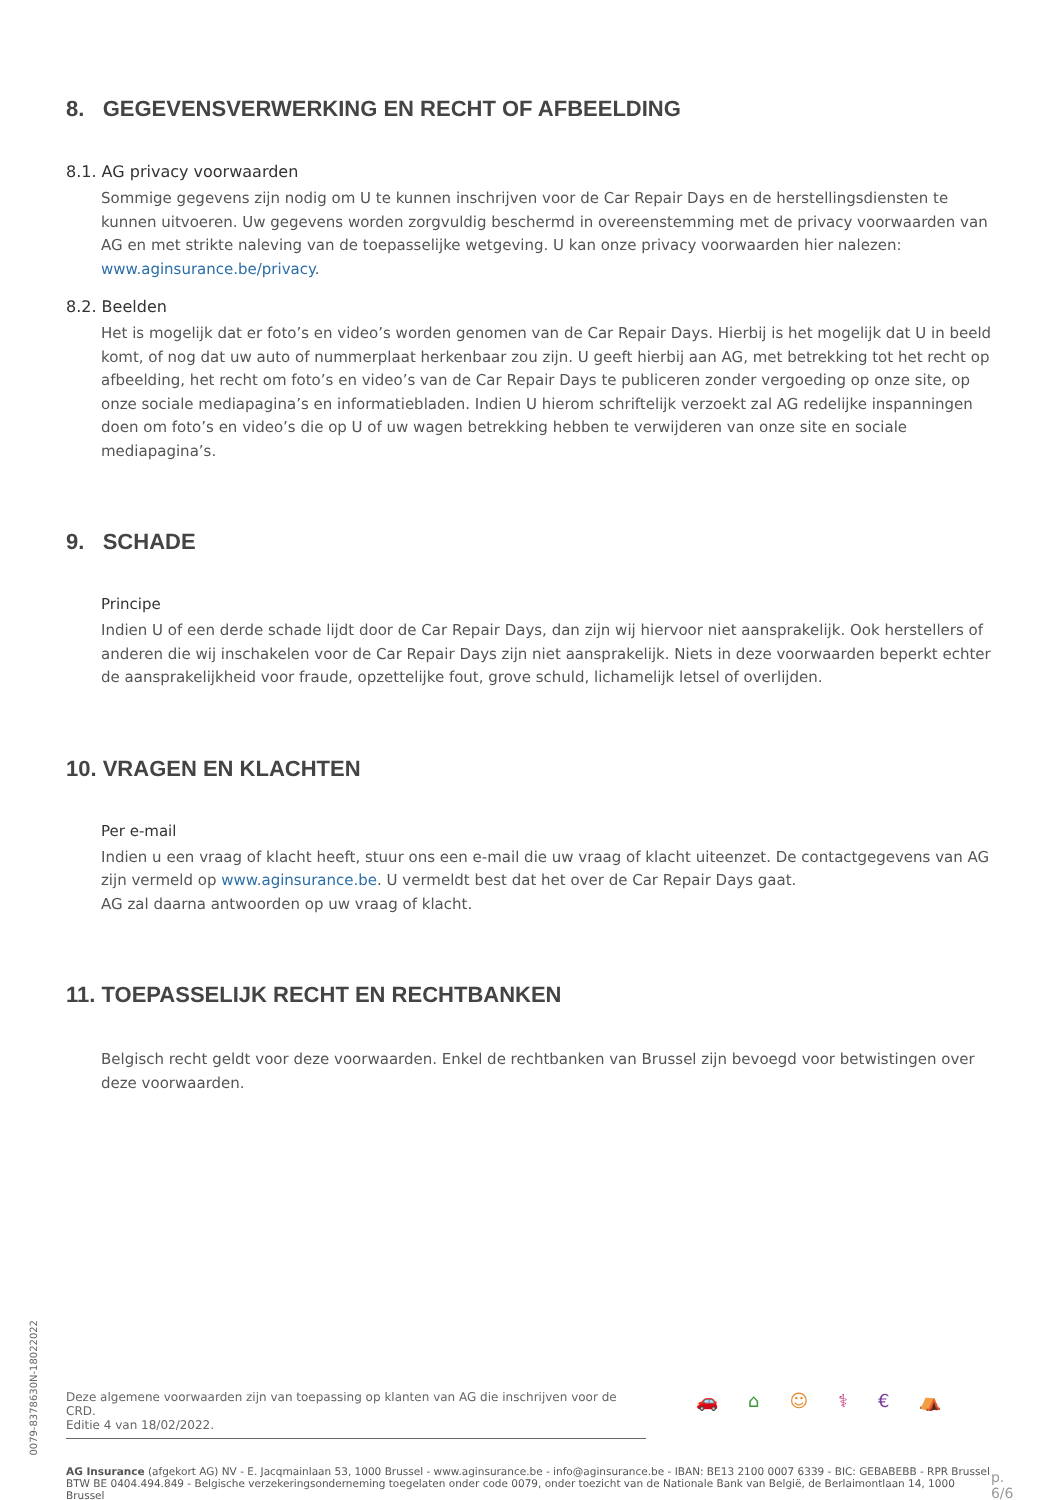8. GEGEVENSVERWERKING EN RECHT OF AFBEELDING
8.1. AG privacy voorwaarden
Sommige gegevens zijn nodig om U te kunnen inschrijven voor de Car Repair Days en de herstellingsdiensten te kunnen uitvoeren. Uw gegevens worden zorgvuldig beschermd in overeenstemming met de privacy voorwaarden van AG en met strikte naleving van de toepasselijke wetgeving. U kan onze privacy voorwaarden hier nalezen: www.aginsurance.be/privacy.
8.2. Beelden
Het is mogelijk dat er foto’s en video’s worden genomen van de Car Repair Days. Hierbij is het mogelijk dat U in beeld komt, of nog dat uw auto of nummerplaat herkenbaar zou zijn. U geeft hierbij aan AG, met betrekking tot het recht op afbeelding, het recht om foto’s en video’s van de Car Repair Days te publiceren zonder vergoeding op onze site, op onze sociale mediapagina’s en informatiebladen. Indien U hierom schriftelijk verzoekt zal AG redelijke inspanningen doen om foto’s en video’s die op U of uw wagen betrekking hebben te verwijderen van onze site en sociale mediapagina’s.
9. SCHADE
Principe
Indien U of een derde schade lijdt door de Car Repair Days, dan zijn wij hiervoor niet aansprakelijk. Ook herstellers of anderen die wij inschakelen voor de Car Repair Days zijn niet aansprakelijk. Niets in deze voorwaarden beperkt echter de aansprakelijkheid voor fraude, opzettelijke fout, grove schuld, lichamelijk letsel of overlijden.
10. VRAGEN EN KLACHTEN
Per e-mail
Indien u een vraag of klacht heeft, stuur ons een e-mail die uw vraag of klacht uiteenzet. De contactgegevens van AG zijn vermeld op www.aginsurance.be. U vermeldt best dat het over de Car Repair Days gaat.
AG zal daarna antwoorden op uw vraag of klacht.
11. TOEPASSELIJK RECHT EN RECHTBANKEN
Belgisch recht geldt voor deze voorwaarden. Enkel de rechtbanken van Brussel zijn bevoegd voor betwistingen over deze voorwaarden.
0079-8378630N-18022022
Deze algemene voorwaarden zijn van toepassing op klanten van AG die inschrijven voor de CRD.
Editie 4 van 18/02/2022.
🚗 ⌂ ☺ ⚕ € ⛺
AG Insurance (afgekort AG) NV - E. Jacqmainlaan 53, 1000 Brussel - www.aginsurance.be - info@aginsurance.be - IBAN: BE13 2100 0007 6339 - BIC: GEBABEBB - RPR Brussel
BTW BE 0404.494.849 - Belgische verzekeringsonderneming toegelaten onder code 0079, onder toezicht van de Nationale Bank van België, de Berlaimontlaan 14, 1000 Brussel
p. 6/6